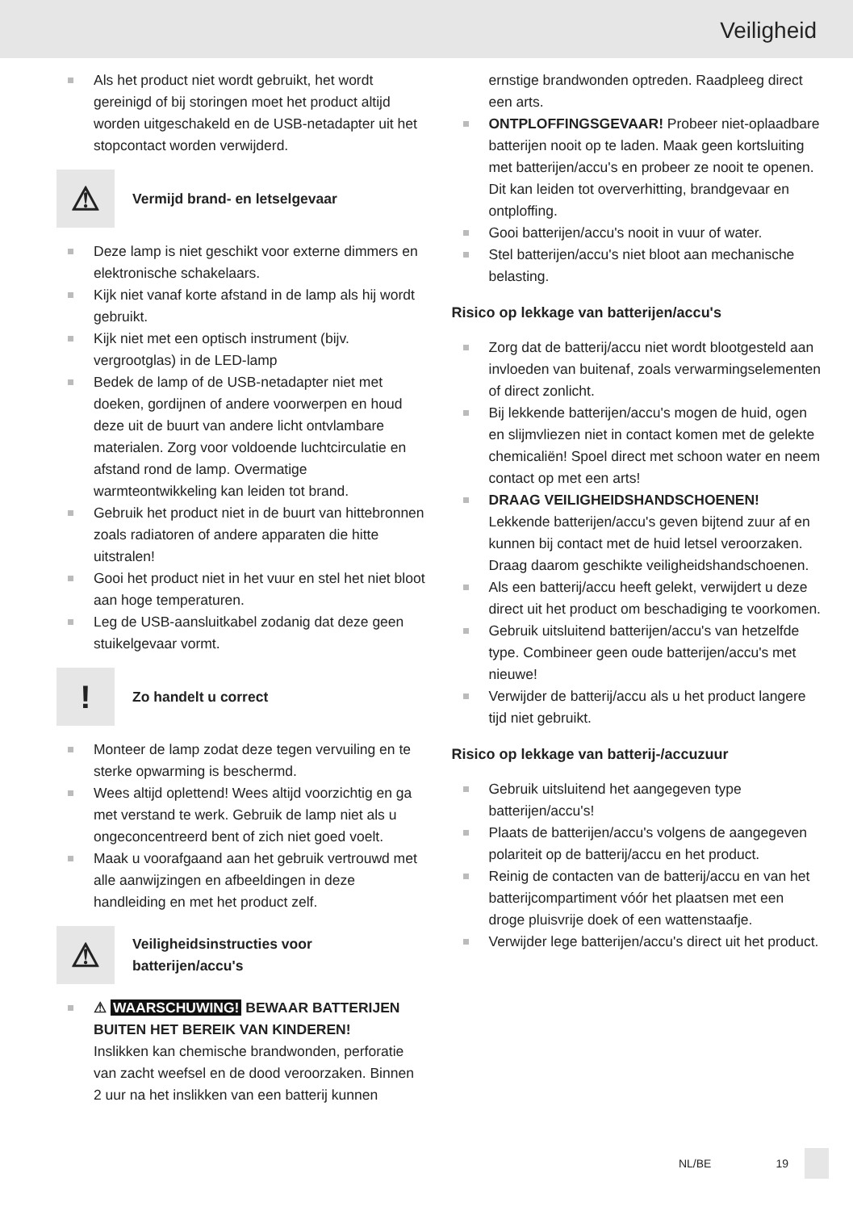Veiligheid
Als het product niet wordt gebruikt, het wordt gereinigd of bij storingen moet het product altijd worden uitgeschakeld en de USB-netadapter uit het stopcontact worden verwijderd.
⚠
Vermijd brand- en letselgevaar
Deze lamp is niet geschikt voor externe dimmers en elektronische schakelaars.
Kijk niet vanaf korte afstand in de lamp als hij wordt gebruikt.
Kijk niet met een optisch instrument (bijv. vergrootglas) in de LED-lamp
Bedek de lamp of de USB-netadapter niet met doeken, gordijnen of andere voorwerpen en houd deze uit de buurt van andere licht ontvlambare materialen. Zorg voor voldoende luchtcirculatie en afstand rond de lamp. Overmatige warmteontwikkeling kan leiden tot brand.
Gebruik het product niet in de buurt van hittebronnen zoals radiatoren of andere apparaten die hitte uitstralen!
Gooi het product niet in het vuur en stel het niet bloot aan hoge temperaturen.
Leg de USB-aansluitkabel zodanig dat deze geen stuikelgevaar vormt.
!
Zo handelt u correct
Monteer de lamp zodat deze tegen vervuiling en te sterke opwarming is beschermd.
Wees altijd oplettend! Wees altijd voorzichtig en ga met verstand te werk. Gebruik de lamp niet als u ongeconcentreerd bent of zich niet goed voelt.
Maak u voorafgaand aan het gebruik vertrouwd met alle aanwijzingen en afbeeldingen in deze handleiding en met het product zelf.
⚠
Veiligheidsinstructies voor batterijen/accu's
⚠ WAARSCHUWING! BEWAAR BATTERIJEN BUITEN HET BEREIK VAN KINDEREN!
Inslikken kan chemische brandwonden, perforatie van zacht weefsel en de dood veroorzaken. Binnen 2 uur na het inslikken van een batterij kunnen
ernstige brandwonden optreden. Raadpleeg direct een arts.
ONTPLOFFINGSGEVAAR! Probeer niet-oplaadbare batterijen nooit op te laden. Maak geen kortsluiting met batterijen/accu's en probeer ze nooit te openen. Dit kan leiden tot oververhitting, brandgevaar en ontploffing.
Gooi batterijen/accu's nooit in vuur of water.
Stel batterijen/accu's niet bloot aan mechanische belasting.
Risico op lekkage van batterijen/accu's
Zorg dat de batterij/accu niet wordt blootgesteld aan invloeden van buitenaf, zoals verwarmingselementen of direct zonlicht.
Bij lekkende batterijen/accu's mogen de huid, ogen en slijmvliezen niet in contact komen met de gelekte chemicaliën! Spoel direct met schoon water en neem contact op met een arts!
DRAAG VEILIGHEIDSHANDSCHOENEN!
Lekkende batterijen/accu's geven bijtend zuur af en kunnen bij contact met de huid letsel veroorzaken. Draag daarom geschikte veiligheidshandschoenen.
Als een batterij/accu heeft gelekt, verwijdert u deze direct uit het product om beschadiging te voorkomen.
Gebruik uitsluitend batterijen/accu's van hetzelfde type. Combineer geen oude batterijen/accu's met nieuwe!
Verwijder de batterij/accu als u het product langere tijd niet gebruikt.
Risico op lekkage van batterij-/accuzuur
Gebruik uitsluitend het aangegeven type batterijen/accu's!
Plaats de batterijen/accu's volgens de aangegeven polariteit op de batterij/accu en het product.
Reinig de contacten van de batterij/accu en van het batterijcompartiment vóór het plaatsen met een droge pluisvrije doek of een wattenstaafje.
Verwijder lege batterijen/accu's direct uit het product.
NL/BE 19